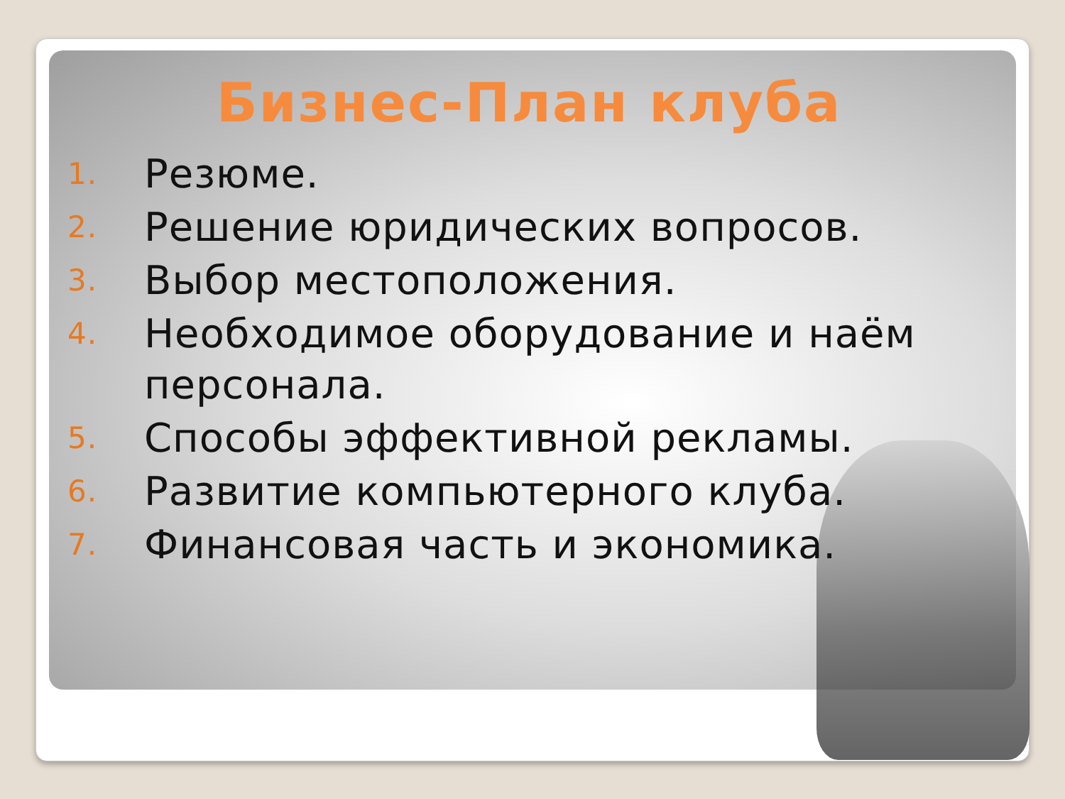Бизнес-План клуба
1. Резюме.
2. Решение юридических вопросов.
3. Выбор местоположения.
4. Необходимое оборудование и наём персонала.
5. Способы эффективной рекламы.
6. Развитие компьютерного клуба.
7. Финансовая часть и экономика.